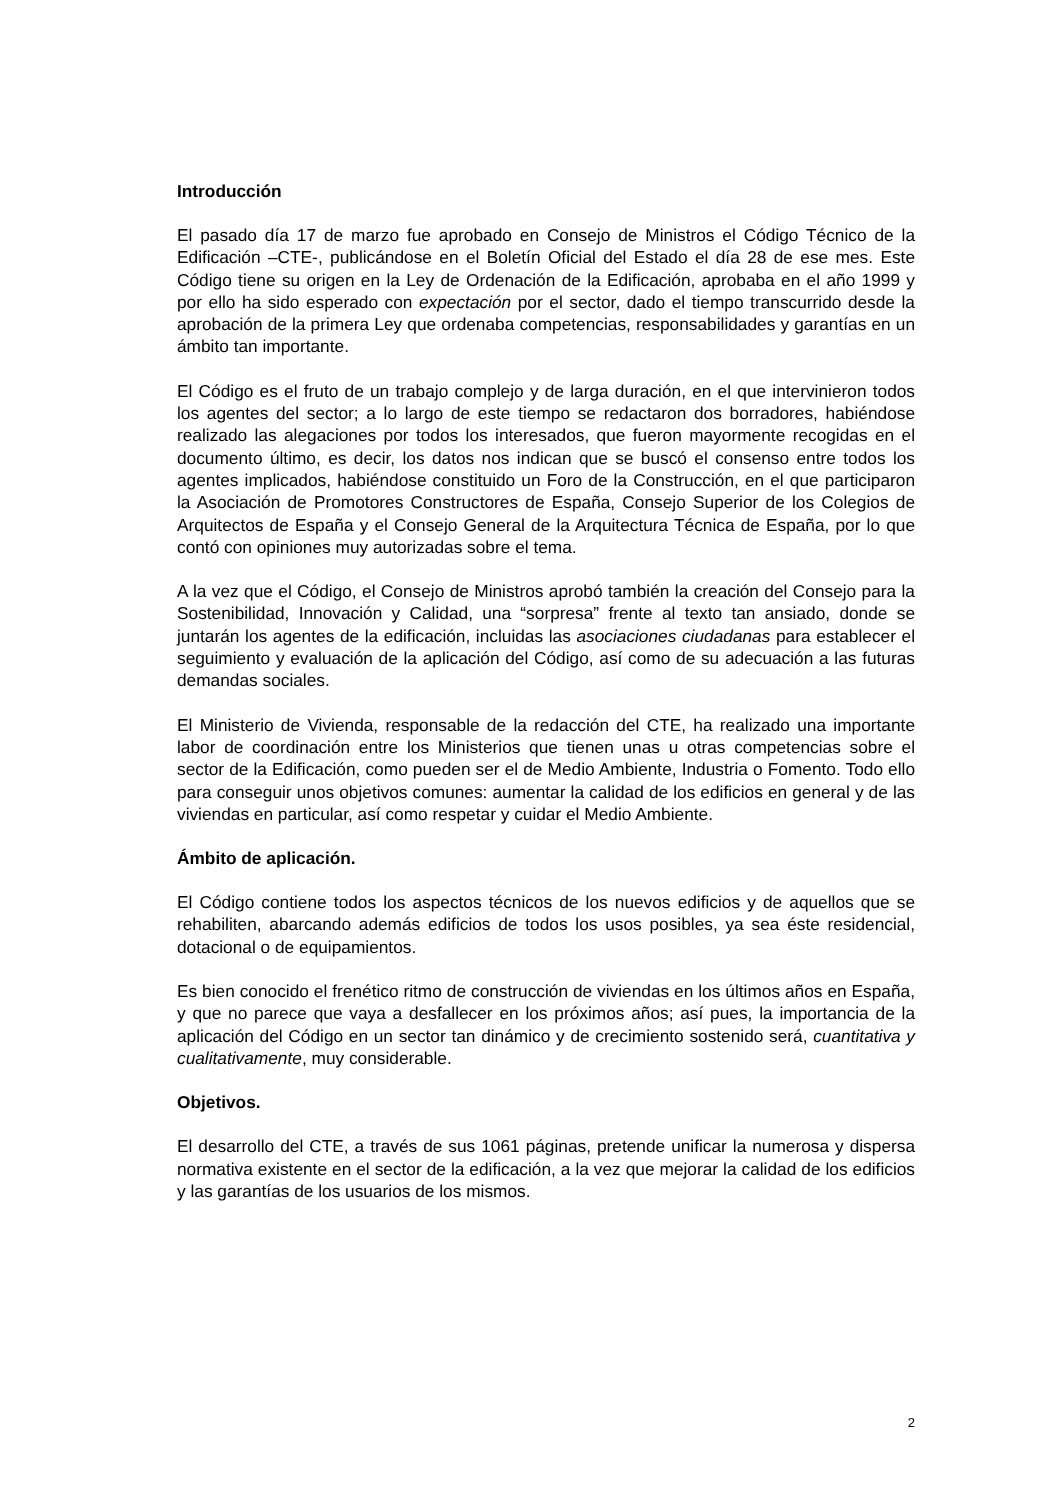Introducción
El pasado día 17 de marzo fue aprobado en Consejo de Ministros el Código Técnico de la Edificación –CTE-, publicándose en el Boletín Oficial del Estado el día 28 de ese mes. Este Código tiene su origen en la Ley de Ordenación de la Edificación, aprobaba en el año 1999 y por ello ha sido esperado con expectación por el sector, dado el tiempo transcurrido desde la aprobación de la primera Ley que ordenaba competencias, responsabilidades y garantías en un ámbito tan importante.
El Código es el fruto de un trabajo complejo y de larga duración, en el que intervinieron todos los agentes del sector; a lo largo de este tiempo se redactaron dos borradores, habiéndose realizado las alegaciones por todos los interesados, que fueron mayormente recogidas en el documento último, es decir, los datos nos indican que se buscó el consenso entre todos los agentes implicados, habiéndose constituido un Foro de la Construcción, en el que participaron la Asociación de Promotores Constructores de España, Consejo Superior de los Colegios de Arquitectos de España y el Consejo General de la Arquitectura Técnica de España, por lo que contó con opiniones muy autorizadas sobre el tema.
A la vez que el Código, el Consejo de Ministros aprobó también la creación del Consejo para la Sostenibilidad, Innovación y Calidad, una “sorpresa” frente al texto tan ansiado, donde se juntarán los agentes de la edificación, incluidas las asociaciones ciudadanas para establecer el seguimiento y evaluación de la aplicación del Código, así como de su adecuación a las futuras demandas sociales.
El Ministerio de Vivienda, responsable de la redacción del CTE, ha realizado una importante labor de coordinación entre los Ministerios que tienen unas u otras competencias sobre el sector de la Edificación, como pueden ser el de Medio Ambiente, Industria o Fomento. Todo ello para conseguir unos objetivos comunes: aumentar la calidad de los edificios en general y de las viviendas en particular, así como respetar y cuidar el Medio Ambiente.
Ámbito de aplicación.
El Código contiene todos los aspectos técnicos de los nuevos edificios y de aquellos que se rehabiliten, abarcando además edificios de todos los usos posibles, ya sea éste residencial, dotacional o de equipamientos.
Es bien conocido el frenético ritmo de construcción de viviendas en los últimos años en España, y que no parece que vaya a desfallecer en los próximos años; así pues, la importancia de la aplicación del Código en un sector tan dinámico y de crecimiento sostenido será, cuantitativa y cualitativamente, muy considerable.
Objetivos.
El desarrollo del CTE, a través de sus 1061 páginas, pretende unificar la numerosa y dispersa normativa existente en el sector de la edificación, a la vez que mejorar la calidad de los edificios y las garantías de los usuarios de los mismos.
2